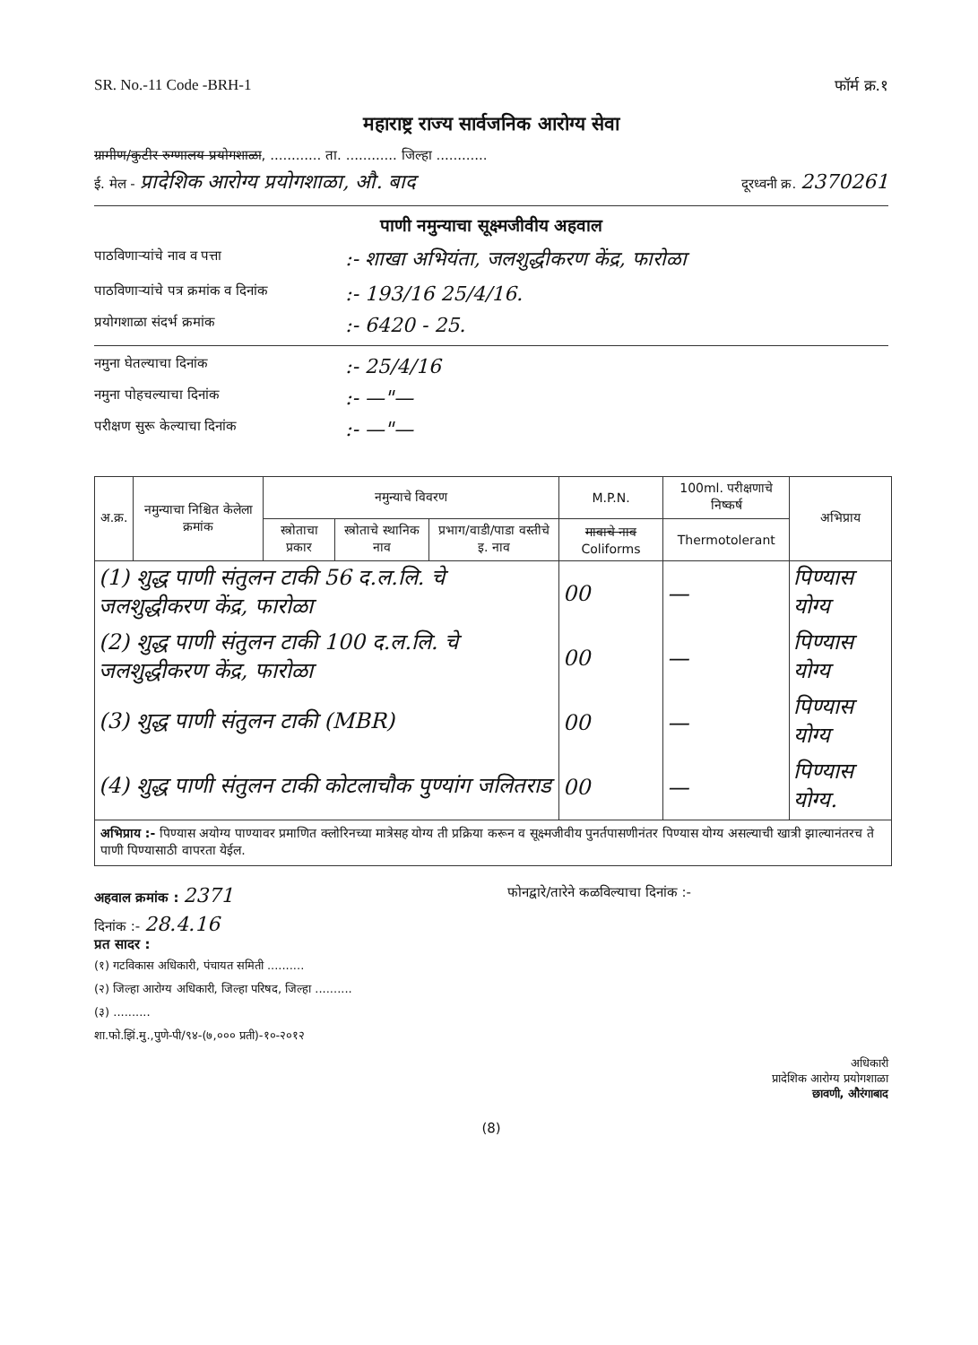SR. No.-11 Code -BRH-1 फॉर्म क्र.१
महाराष्ट्र राज्य सार्वजनिक आरोग्य सेवा
ग्रामीण/कुटीर रुग्णालय प्रयोगशाळा, ............ ता. ............ जिल्हा ............
ई. मेल - प्रादेशिक आरोग्य प्रयोगशाळा, औ. बाद दूरध्वनी क्र. 2370261
पाणी नमुन्याचा सूक्ष्मजीवीय अहवाल
पाठविणाऱ्यांचे नाव व पत्ता:- शाखा अभियंता, जलशुद्धीकरण केंद्र, फारोळा
पाठविणाऱ्यांचे पत्र क्रमांक व दिनांक:- 193/16 25/4/16.
प्रयोगशाळा संदर्भ क्रमांक:- 6420 - 25.
नमुना घेतल्याचा दिनांक:- 25/4/16
नमुना पोहचल्याचा दिनांक:- —"—
परीक्षण सुरू केल्याचा दिनांक:- —"—
| अ.क्र. | नमुन्याचा निश्चित केलेला क्रमांक | नमुन्याचे विवरण | | | M.P.N. | 100ml. परीक्षणाचे निष्कर्ष | अभिप्राय |
| --- | --- | --- | --- | --- | --- | --- | --- |
| | | स्त्रोताचा प्रकार | स्त्रोताचे स्थानिक नाव | प्रभाग/वाडी/पाडा वस्तीचे इ. नाव | मावाचे नाव Coliforms | Thermotolerant | |
| (1) शुद्ध पाणी संतुलन टाकी 56 द.ल.लि. चे जलशुद्धीकरण केंद्र, फारोळा | | | | | 00 | — | पिण्यास योग्य |
| (2) शुद्ध पाणी संतुलन टाकी 100 द.ल.लि. चे जलशुद्धीकरण केंद्र, फारोळा | | | | | 00 | — | पिण्यास योग्य |
| (3) शुद्ध पाणी संतुलन टाकी (MBR) | | | | | 00 | — | पिण्यास योग्य |
| (4) शुद्ध पाणी संतुलन टाकी कोटलाचौक पुण्यांग जलितराड | | | | | 00 | — | पिण्यास योग्य. |
अभिप्राय :- पिण्यास अयोग्य पाण्यावर प्रमाणित क्लोरिनच्या मात्रेसह योग्य ती प्रक्रिया करून व सूक्ष्मजीवीय पुनर्तपासणीनंतर पिण्यास योग्य असल्याची खात्री झाल्यानंतरच ते पाणी पिण्यासाठी वापरता येईल.
अहवाल क्रमांक : 2371 फोनद्वारे/तारेने कळविल्याचा दिनांक :-
दिनांक :- 28.4.16
प्रत सादर :
(१) गटविकास अधिकारी, पंचायत समिती ..........
(२) जिल्हा आरोग्य अधिकारी, जिल्हा परिषद, जिल्हा ..........
(३) ..........
शा.फो.झिं.मु.,पुणे-पी/९४-(७,००० प्रती)-१०-२०१२
अधिकारी
प्रादेशिक आरोग्य प्रयोगशाळा
छावणी, औरंगाबाद
(8)